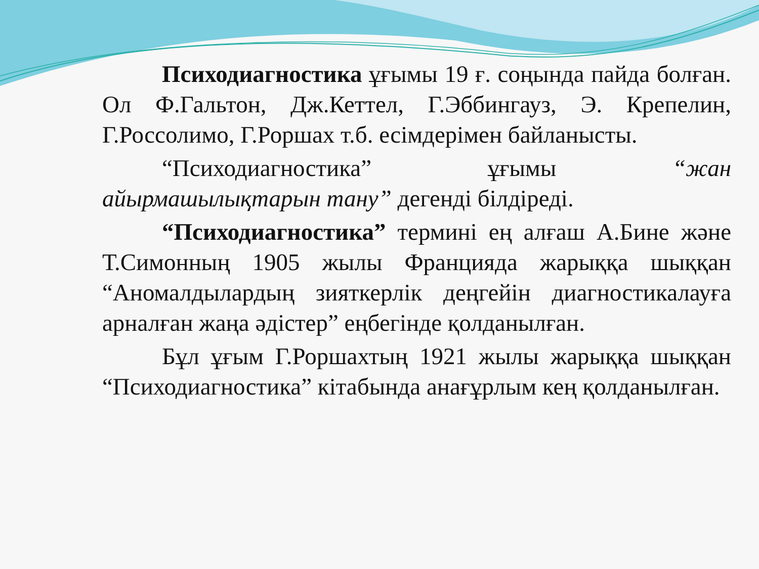Психодиагностика ұғымы 19 ғ. соңында пайда болған. Ол Ф.Гальтон, Дж.Кеттел, Г.Эббингауз, Э. Крепелин, Г.Россолимо, Г.Роршах т.б. есімдерімен байланысты.
“Психодиагностика” ұғымы “жан айырмашылықтарын тану” дегенді білдіреді.
“Психодиагностика” термині ең алғаш А.Бине және Т.Симонның 1905 жылы Францияда жарыққа шыққан “Аномалдылардың зияткерлік деңгейін диагностикалауға арналған жаңа әдістер” еңбегінде қолданылған.
Бұл ұғым Г.Роршахтың 1921 жылы жарыққа шыққан “Психодиагностика” кітабында анағұрлым кең қолданылған.